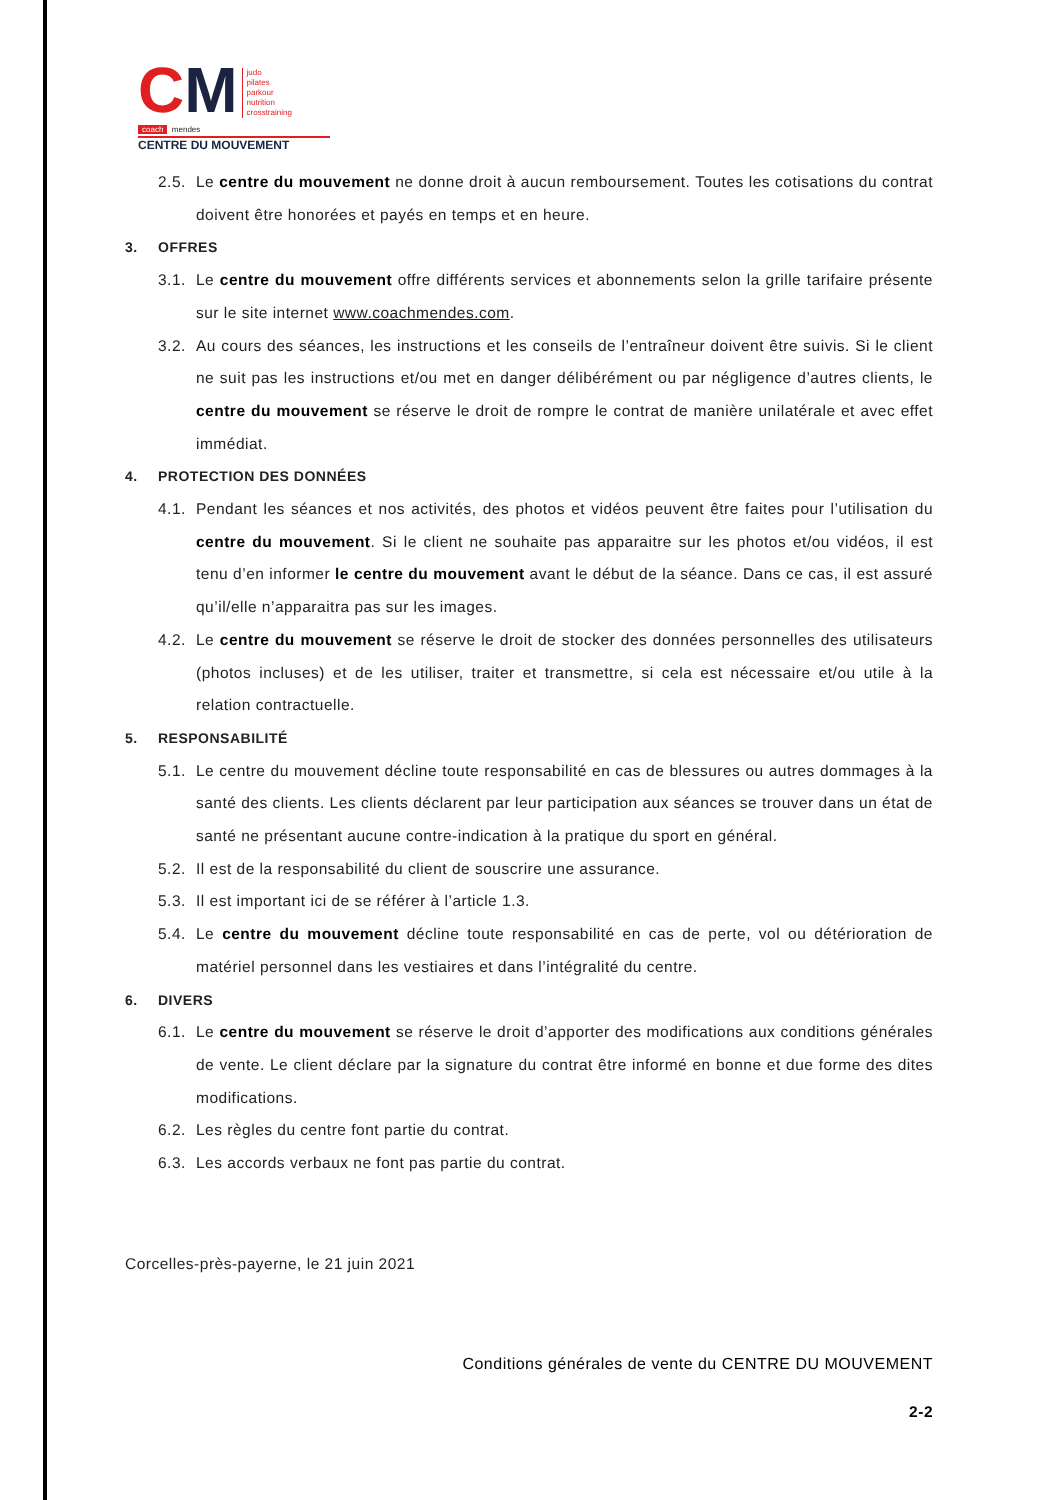CM
judo
pilates
parkour
nutrition
crosstraining
coach
mendes
CENTRE DU MOUVEMENT
2.5. Le centre du mouvement ne donne droit à aucun remboursement. Toutes les cotisations du contrat doivent être honorées et payés en temps et en heure.
3. OFFRES
3.1. Le centre du mouvement offre différents services et abonnements selon la grille tarifaire présente sur le site internet www.coachmendes.com.
3.2. Au cours des séances, les instructions et les conseils de l’entraîneur doivent être suivis. Si le client ne suit pas les instructions et/ou met en danger délibérément ou par négligence d’autres clients, le centre du mouvement se réserve le droit de rompre le contrat de manière unilatérale et avec effet immédiat.
4. PROTECTION DES DONNÉES
4.1. Pendant les séances et nos activités, des photos et vidéos peuvent être faites pour l’utilisation du centre du mouvement. Si le client ne souhaite pas apparaitre sur les photos et/ou vidéos, il est tenu d’en informer le centre du mouvement avant le début de la séance. Dans ce cas, il est assuré qu’il/elle n’apparaitra pas sur les images.
4.2. Le centre du mouvement se réserve le droit de stocker des données personnelles des utilisateurs (photos incluses) et de les utiliser, traiter et transmettre, si cela est nécessaire et/ou utile à la relation contractuelle.
5. RESPONSABILITÉ
5.1. Le centre du mouvement décline toute responsabilité en cas de blessures ou autres dommages à la santé des clients. Les clients déclarent par leur participation aux séances se trouver dans un état de santé ne présentant aucune contre-indication à la pratique du sport en général.
5.2. Il est de la responsabilité du client de souscrire une assurance.
5.3. Il est important ici de se référer à l’article 1.3.
5.4. Le centre du mouvement décline toute responsabilité en cas de perte, vol ou détérioration de matériel personnel dans les vestiaires et dans l’intégralité du centre.
6. DIVERS
6.1. Le centre du mouvement se réserve le droit d’apporter des modifications aux conditions générales de vente. Le client déclare par la signature du contrat être informé en bonne et due forme des dites modifications.
6.2. Les règles du centre font partie du contrat.
6.3. Les accords verbaux ne font pas partie du contrat.
Corcelles-près-payerne, le 21 juin 2021
Conditions générales de vente du CENTRE DU MOUVEMENT
2-2